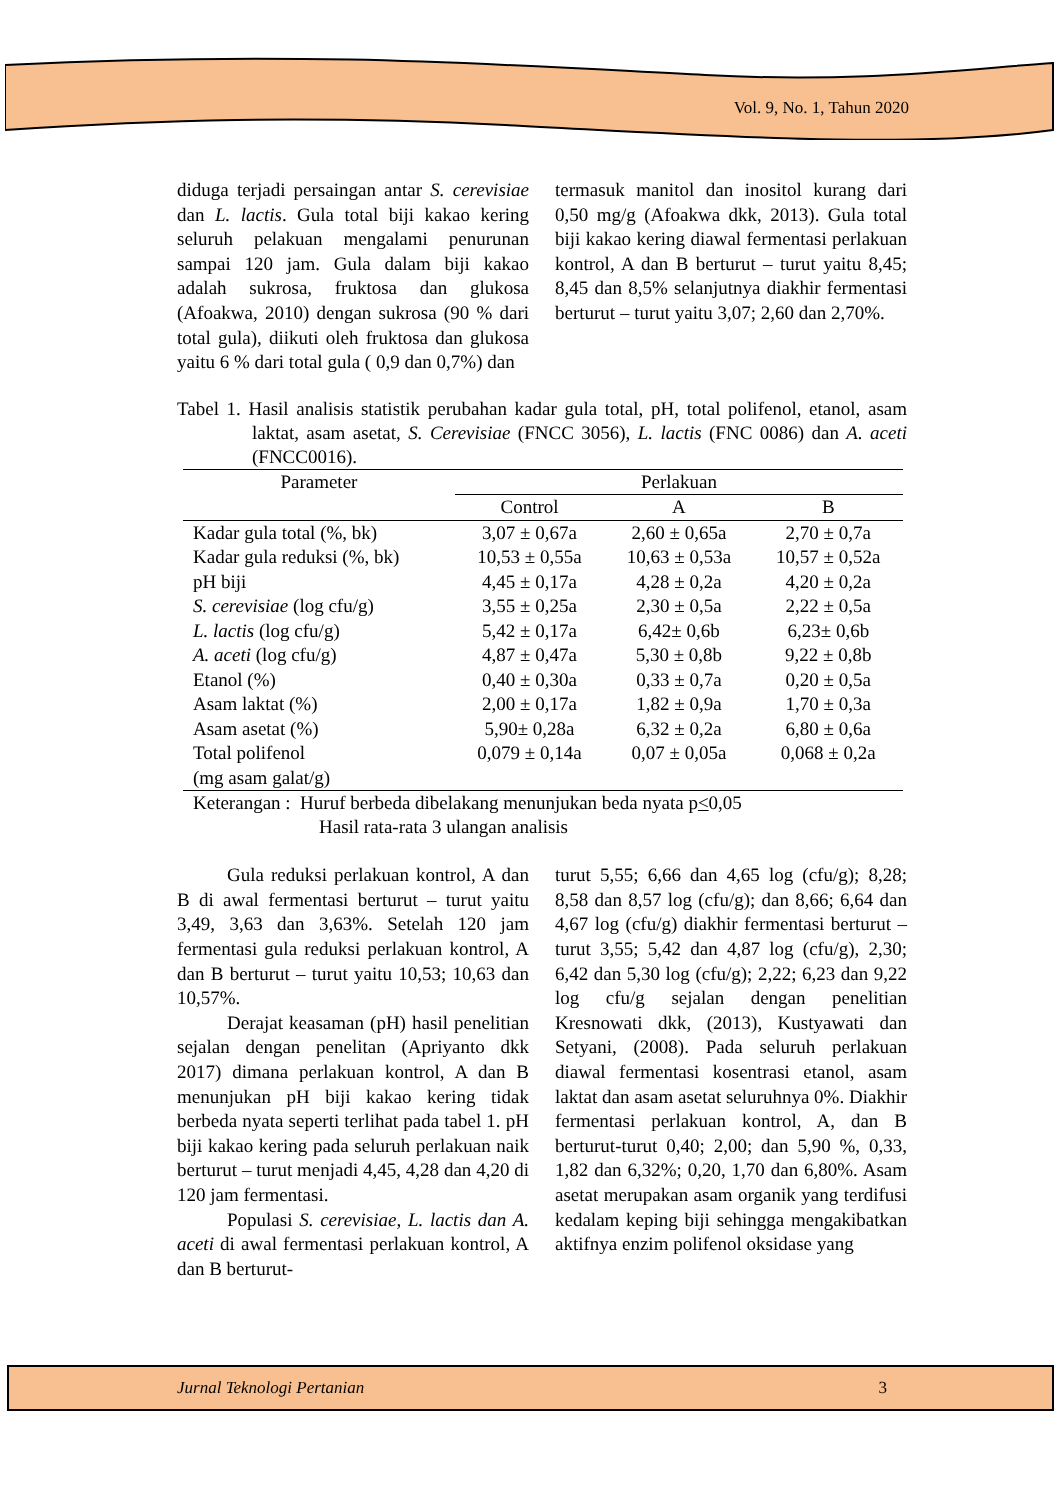Vol. 9, No. 1, Tahun 2020
diduga terjadi persaingan antar S. cerevisiae dan L. lactis. Gula total biji kakao kering seluruh pelakuan mengalami penurunan sampai 120 jam. Gula dalam biji kakao adalah sukrosa, fruktosa dan glukosa (Afoakwa, 2010) dengan sukrosa (90 % dari total gula), diikuti oleh fruktosa dan glukosa yaitu 6 % dari total gula ( 0,9 dan 0,7%) dan
termasuk manitol dan inositol kurang dari 0,50 mg/g (Afoakwa dkk, 2013). Gula total biji kakao kering diawal fermentasi perlakuan kontrol, A dan B berturut – turut yaitu 8,45; 8,45 dan 8,5% selanjutnya diakhir fermentasi berturut – turut yaitu 3,07; 2,60 dan 2,70%.
Tabel 1. Hasil analisis statistik perubahan kadar gula total, pH, total polifenol, etanol, asam laktat, asam asetat, S. Cerevisiae (FNCC 3056), L. lactis (FNC 0086) dan A. aceti (FNCC0016).
| Parameter | Perlakuan | | |
| --- | --- | --- | --- |
| | Control | A | B |
| Kadar gula total (%, bk) | 3,07 ± 0,67a | 2,60 ± 0,65a | 2,70 ± 0,7a |
| Kadar gula reduksi (%, bk) | 10,53 ± 0,55a | 10,63 ± 0,53a | 10,57 ± 0,52a |
| pH biji | 4,45 ± 0,17a | 4,28 ± 0,2a | 4,20 ± 0,2a |
| S. cerevisiae (log cfu/g) | 3,55 ± 0,25a | 2,30 ± 0,5a | 2,22 ± 0,5a |
| L. lactis (log cfu/g) | 5,42 ± 0,17a | 6,42± 0,6b | 6,23± 0,6b |
| A. aceti (log cfu/g) | 4,87 ± 0,47a | 5,30 ± 0,8b | 9,22 ± 0,8b |
| Etanol (%) | 0,40 ± 0,30a | 0,33 ± 0,7a | 0,20 ± 0,5a |
| Asam laktat (%) | 2,00 ± 0,17a | 1,82 ± 0,9a | 1,70 ± 0,3a |
| Asam asetat (%) | 5,90± 0,28a | 6,32 ± 0,2a | 6,80 ± 0,6a |
| Total polifenol (mg asam galat/g) | 0,079 ± 0,14a | 0,07 ± 0,05a | 0,068 ± 0,2a |
Keterangan : Huruf berbeda dibelakang menunjukan beda nyata p<0,05
Hasil rata-rata 3 ulangan analisis
Gula reduksi perlakuan kontrol, A dan B di awal fermentasi berturut – turut yaitu 3,49, 3,63 dan 3,63%. Setelah 120 jam fermentasi gula reduksi perlakuan kontrol, A dan B berturut – turut yaitu 10,53; 10,63 dan 10,57%.
Derajat keasaman (pH) hasil penelitian sejalan dengan penelitan (Apriyanto dkk 2017) dimana perlakuan kontrol, A dan B menunjukan pH biji kakao kering tidak berbeda nyata seperti terlihat pada tabel 1. pH biji kakao kering pada seluruh perlakuan naik berturut – turut menjadi 4,45, 4,28 dan 4,20 di 120 jam fermentasi.
Populasi S. cerevisiae, L. lactis dan A. aceti di awal fermentasi perlakuan kontrol, A dan B berturut-
turut 5,55; 6,66 dan 4,65 log (cfu/g); 8,28; 8,58 dan 8,57 log (cfu/g); dan 8,66; 6,64 dan 4,67 log (cfu/g) diakhir fermentasi berturut – turut 3,55; 5,42 dan 4,87 log (cfu/g), 2,30; 6,42 dan 5,30 log (cfu/g); 2,22; 6,23 dan 9,22 log cfu/g sejalan dengan penelitian Kresnowati dkk, (2013), Kustyawati dan Setyani, (2008). Pada seluruh perlakuan diawal fermentasi kosentrasi etanol, asam laktat dan asam asetat seluruhnya 0%. Diakhir fermentasi perlakuan kontrol, A, dan B berturut-turut 0,40; 2,00; dan 5,90 %, 0,33, 1,82 dan 6,32%; 0,20, 1,70 dan 6,80%. Asam asetat merupakan asam organik yang terdifusi kedalam keping biji sehingga mengakibatkan aktifnya enzim polifenol oksidase yang
Jurnal Teknologi Pertanian 3